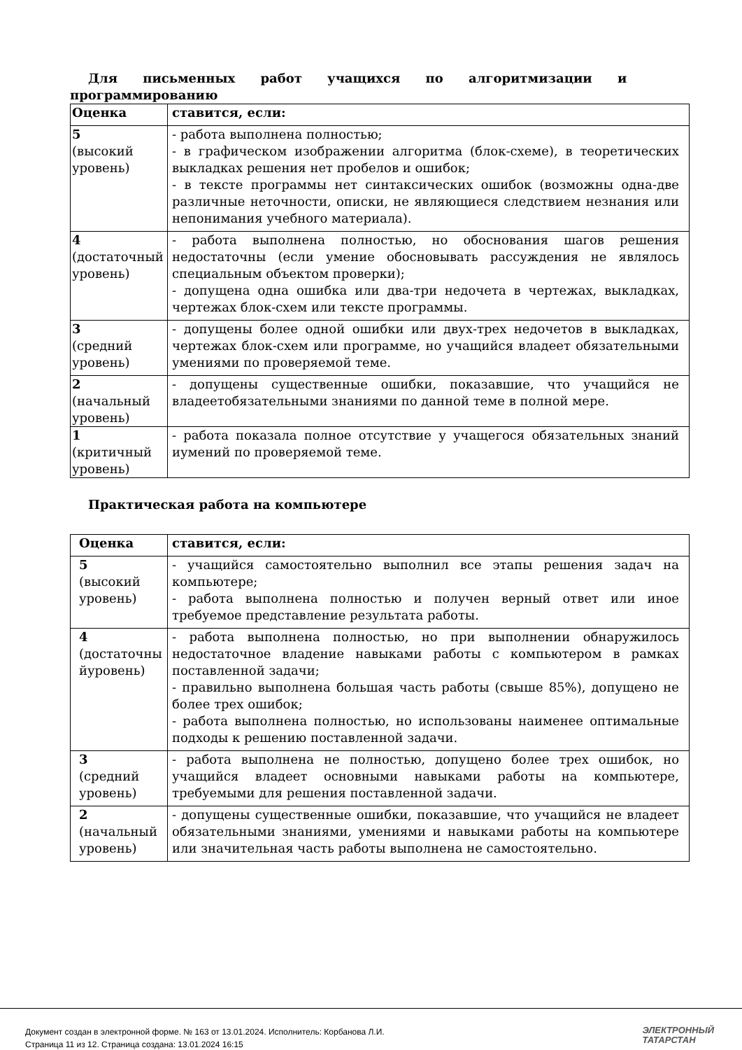Для письменных работ учащихся по алгоритмизации и
программированию
| Оценка | ставится, если: |
| --- | --- |
| 5 (высокий уровень) | - работа выполнена полностью; - в графическом изображении алгоритма (блок-схеме), в теоретических выкладках решения нет пробелов и ошибок; - в тексте программы нет синтаксических ошибок (возможны одна-две различные неточности, описки, не являющиеся следствием незнания или непонимания учебного материала). |
| 4 (достаточный уровень) | - работа выполнена полностью, но обоснования шагов решения недостаточны (если умение обосновывать рассуждения не являлось специальным объектом проверки); - допущена одна ошибка или два-три недочета в чертежах, выкладках, чертежах блок-схем или тексте программы. |
| 3 (средний уровень) | - допущены более одной ошибки или двух-трех недочетов в выкладках, чертежах блок-схем или программе, но учащийся владеет обязательными умениями по проверяемой теме. |
| 2 (начальный уровень) | - допущены существенные ошибки, показавшие, что учащийся не владеетобязательными знаниями по данной теме в полной мере. |
| 1 (критичный уровень) | - работа показала полное отсутствие у учащегося обязательных знаний иумений по проверяемой теме. |
Практическая работа на компьютере
| Оценка | ставится, если: |
| --- | --- |
| 5 (высокий уровень) | - учащийся самостоятельно выполнил все этапы решения задач на компьютере; - работа выполнена полностью и получен верный ответ или иное требуемое представление результата работы. |
| 4 (достаточны йуровень) | - работа выполнена полностью, но при выполнении обнаружилось недостаточное владение навыками работы с компьютером в рамках поставленной задачи; - правильно выполнена большая часть работы (свыше 85%), допущено не более трех ошибок; - работа выполнена полностью, но использованы наименее оптимальные подходы к решению поставленной задачи. |
| 3 (средний уровень) | - работа выполнена не полностью, допущено более трех ошибок, но учащийся владеет основными навыками работы на компьютере, требуемыми для решения поставленной задачи. |
| 2 (начальный уровень) | - допущены существенные ошибки, показавшие, что учащийся не владеет обязательными знаниями, умениями и навыками работы на компьютере или значительная часть работы выполнена не самостоятельно. |
Документ создан в электронной форме. № 163 от 13.01.2024. Исполнитель: Корбанова Л.И.
Страница 11 из 12. Страница создана: 13.01.2024 16:15
ЭЛЕКТРОННЫЙ
ТАТАРСТАН